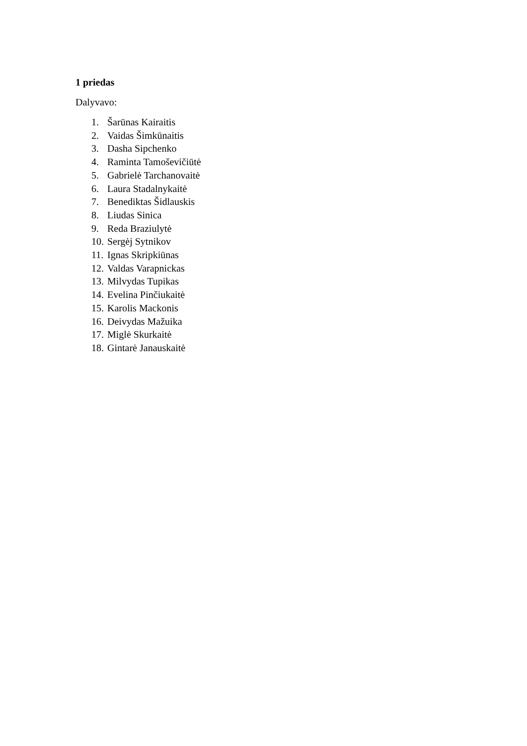1 priedas
Dalyvavo:
1. Šarūnas Kairaitis
2. Vaidas Šimkūnaitis
3. Dasha Sipchenko
4. Raminta Tamoševičiūtė
5. Gabrielė Tarchanovaitė
6. Laura Stadalnykaitė
7. Benediktas Šidlauskis
8. Liudas Sinica
9. Reda Braziulytė
10. Sergėj Sytnikov
11. Ignas Skripkiūnas
12. Valdas Varapnickas
13. Milvydas Tupikas
14. Evelina Pinčiukaitė
15. Karolis Mackonis
16. Deivydas Mažuika
17. Miglė Skurkaitė
18. Gintarė Janauskaitė